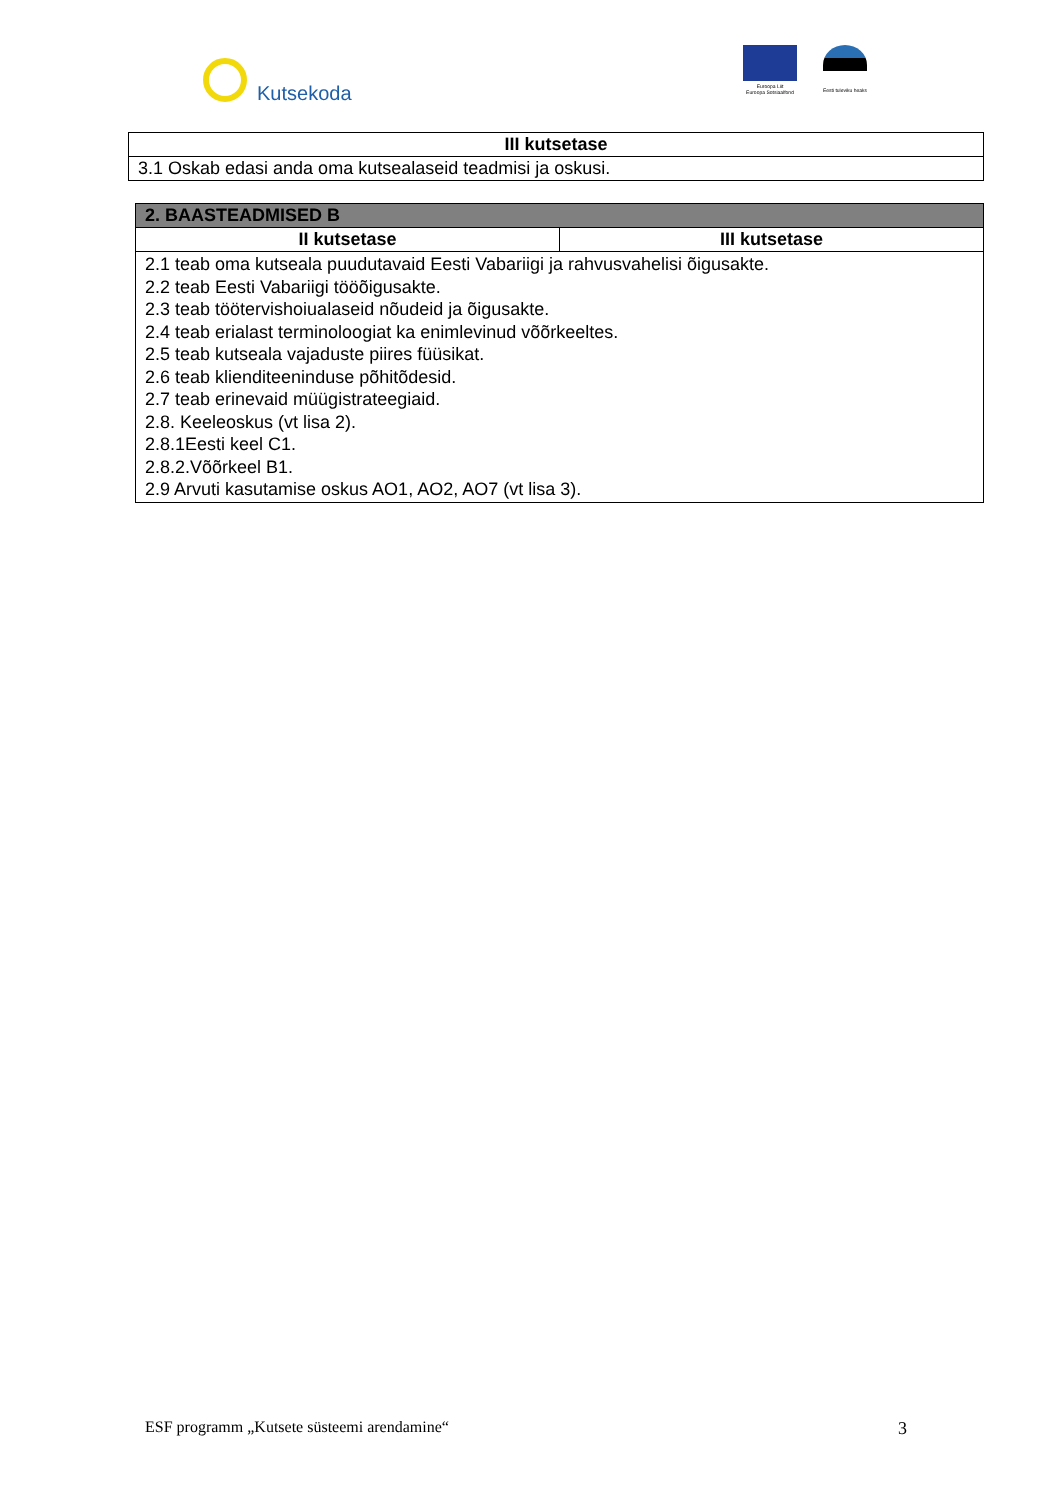Kutsekoda
Euroopa Liit
Euroopa Sotsiaalfond
Eesti tuleviku heaks
| III kutsetase |
| --- |
| 3.1 Oskab edasi anda oma kutsealaseid teadmisi ja oskusi. |
| 2. BAASTEADMISED B | |
| --- | --- |
| II kutsetase | III kutsetase |
| 2.1 teab oma kutseala puudutavaid Eesti Vabariigi ja rahvusvahelisi õigusakte. 2.2 teab Eesti Vabariigi tööõigusakte. 2.3 teab töötervishoiualaseid nõudeid ja õigusakte. 2.4 teab erialast terminoloogiat ka enimlevinud võõrkeeltes. 2.5 teab kutseala vajaduste piires füüsikat. 2.6 teab klienditeeninduse põhitõdesid. 2.7 teab erinevaid müügistrateegiaid. 2.8. Keeleoskus (vt lisa 2). 2.8.1Eesti keel C1. 2.8.2.Võõrkeel B1. 2.9 Arvuti kasutamise oskus AO1, AO2, AO7 (vt lisa 3). | |
ESF programm „Kutsete süsteemi arendamine“3